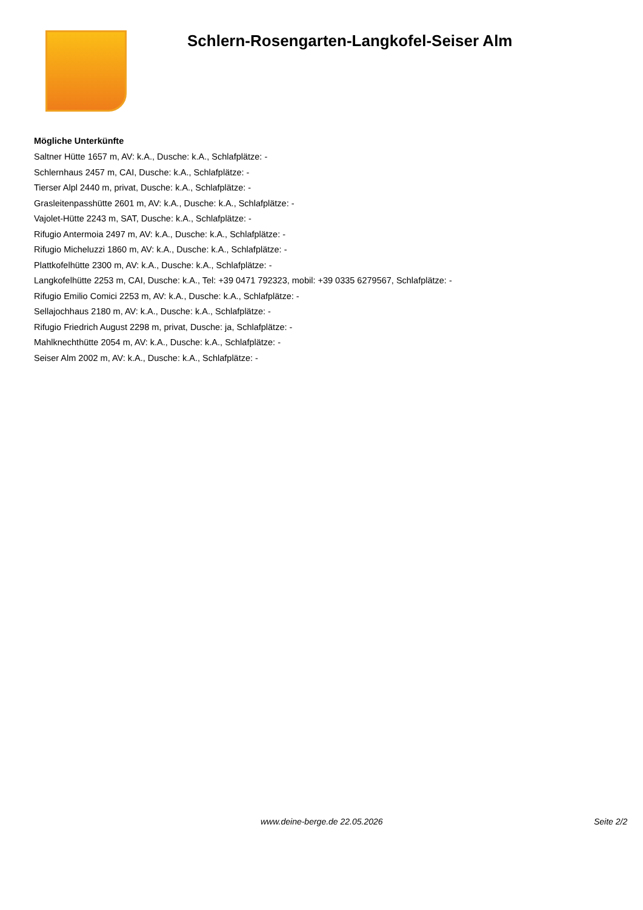Schlern-Rosengarten-Langkofel-Seiser Alm
Mögliche Unterkünfte
Saltner Hütte 1657 m, AV: k.A., Dusche: k.A., Schlafplätze: -
Schlernhaus 2457 m, CAI, Dusche: k.A., Schlafplätze: -
Tierser Alpl 2440 m, privat, Dusche: k.A., Schlafplätze: -
Grasleitenpasshütte 2601 m, AV: k.A., Dusche: k.A., Schlafplätze: -
Vajolet-Hütte 2243 m, SAT, Dusche: k.A., Schlafplätze: -
Rifugio Antermoia 2497 m, AV: k.A., Dusche: k.A., Schlafplätze: -
Rifugio Micheluzzi 1860 m, AV: k.A., Dusche: k.A., Schlafplätze: -
Plattkofelhütte 2300 m, AV: k.A., Dusche: k.A., Schlafplätze: -
Langkofelhütte 2253 m, CAI, Dusche: k.A., Tel: +39 0471 792323, mobil: +39 0335 6279567, Schlafplätze: -
Rifugio Emilio Comici 2253 m, AV: k.A., Dusche: k.A., Schlafplätze: -
Sellajochhaus 2180 m, AV: k.A., Dusche: k.A., Schlafplätze: -
Rifugio Friedrich August 2298 m, privat, Dusche: ja, Schlafplätze: -
Mahlknechthütte 2054 m, AV: k.A., Dusche: k.A., Schlafplätze: -
Seiser Alm 2002 m, AV: k.A., Dusche: k.A., Schlafplätze: -
www.deine-berge.de 22.05.2026 Seite 2/2